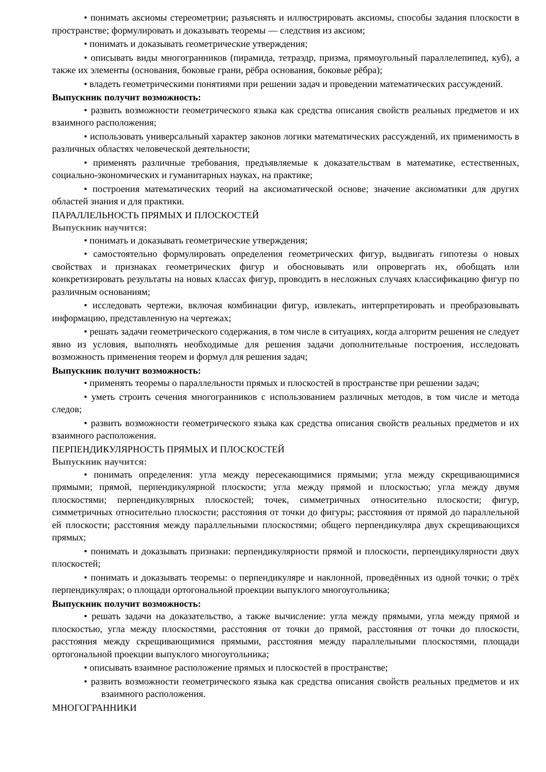• понимать аксиомы стереометрии; разъяснять и иллюстрировать аксиомы, способы задания плоскости в пространстве; формулировать и доказывать теоремы — следствия из аксиом;
• понимать и доказывать геометрические утверждения;
• описывать виды многогранников (пирамида, тетраэдр, призма, прямоугольный параллелепипед, куб), а также их элементы (основания, боковые грани, рёбра основания, боковые рёбра);
• владеть геометрическими понятиями при решении задач и проведении математических рассуждений.
Выпускник получит возможность:
• развить возможности геометрического языка как средства описания свойств реальных предметов и их взаимного расположения;
• использовать универсальный характер законов логики математических рассуждений, их применимость в различных областях человеческой деятельности;
• применять различные требования, предъявляемые к доказательствам в математике, естественных, социально-экономических и гуманитарных науках, на практике;
• построения математических теорий на аксиоматической основе; значение аксиоматики для других областей знания и для практики.
ПАРАЛЛЕЛЬНОСТЬ ПРЯМЫХ И ПЛОСКОСТЕЙ
Выпускник научится:
• понимать и доказывать геометрические утверждения;
• самостоятельно формулировать определения геометрических фигур, выдвигать гипотезы о новых свойствах и признаках геометрических фигур и обосновывать или опровергать их, обобщать или конкретизировать результаты на новых классах фигур, проводить в несложных случаях классификацию фигур по различным основаниям;
• исследовать чертежи, включая комбинации фигур, извлекать, интерпретировать и преобразовывать информацию, представленную на чертежах;
• решать задачи геометрического содержания, в том числе в ситуациях, когда алгоритм решения не следует явно из условия, выполнять необходимые для решения задачи дополнительные построения, исследовать возможность применения теорем и формул для решения задач;
Выпускник получит возможность:
• применять теоремы о параллельности прямых и плоскостей в пространстве при решении задач;
• уметь строить сечения многогранников с использованием различных методов, в том числе и метода следов;
• развить возможности геометрического языка как средства описания свойств реальных предметов и их взаимного расположения.
ПЕРПЕНДИКУЛЯРНОСТЬ ПРЯМЫХ И ПЛОСКОСТЕЙ
Выпускник научится:
• понимать определения: угла между пересекающимися прямыми; угла между скрещивающимися прямыми; прямой, перпендикулярной плоскости; угла между прямой и плоскостью; угла между двумя плоскостями; перпендикулярных плоскостей; точек, симметричных относительно плоскости; фигур, симметричных относительно плоскости; расстояния от точки до фигуры; расстояния от прямой до параллельной ей плоскости; расстояния между параллельными плоскостями; общего перпендикуляра двух скрещивающихся прямых;
• понимать и доказывать признаки: перпендикулярности прямой и плоскости, перпендикулярности двух плоскостей;
• понимать и доказывать теоремы: о перпендикуляре и наклонной, проведённых из одной точки; о трёх перпендикулярах; о площади ортогональной проекции выпуклого многоугольника;
Выпускник получит возможность:
• решать задачи на доказательство, а также вычисление: угла между прямыми, угла между прямой и плоскостью, угла между плоскостями, расстояния от точки до прямой, расстояния от точки до плоскости, расстояния между скрещивающимися прямыми, расстояния между параллельными плоскостями, площади ортогональной проекции выпуклого многоугольника;
• описывать взаимное расположение прямых и плоскостей в пространстве;
• развить возможности геометрического языка как средства описания свойств реальных предметов и их взаимного расположения.
МНОГОГРАННИКИ